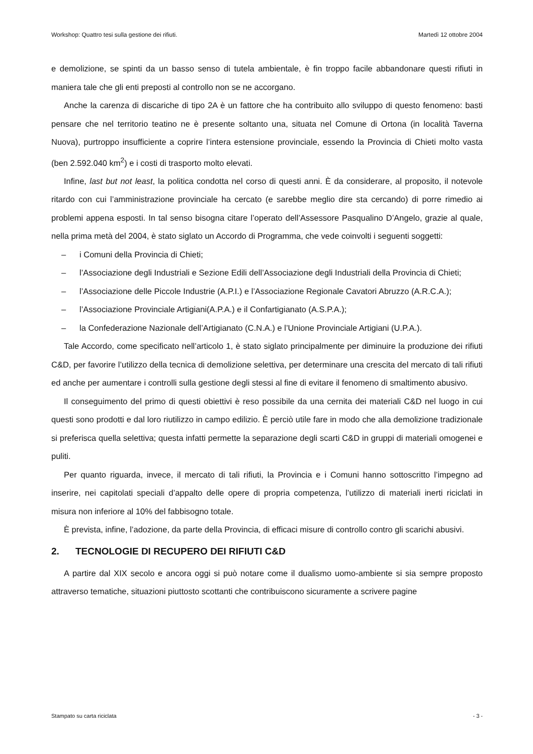Workshop: Quattro tesi sulla gestione dei rifiuti. Martedì 12 ottobre 2004
e demolizione, se spinti da un basso senso di tutela ambientale, è fin troppo facile abbandonare questi rifiuti in maniera tale che gli enti preposti al controllo non se ne accorgano.
Anche la carenza di discariche di tipo 2A è un fattore che ha contribuito allo sviluppo di questo fenomeno: basti pensare che nel territorio teatino ne è presente soltanto una, situata nel Comune di Ortona (in località Taverna Nuova), purtroppo insufficiente a coprire l’intera estensione provinciale, essendo la Provincia di Chieti molto vasta (ben 2.592.040 km<sup>2</sup>) e i costi di trasporto molto elevati.
Infine, last but not least, la politica condotta nel corso di questi anni. È da considerare, al proposito, il notevole ritardo con cui l’amministrazione provinciale ha cercato (e sarebbe meglio dire sta cercando) di porre rimedio ai problemi appena esposti. In tal senso bisogna citare l’operato dell’Assessore Pasqualino D’Angelo, grazie al quale, nella prima metà del 2004, è stato siglato un Accordo di Programma, che vede coinvolti i seguenti soggetti:
– i Comuni della Provincia di Chieti;
– l’Associazione degli Industriali e Sezione Edili dell’Associazione degli Industriali della Provincia di Chieti;
– l’Associazione delle Piccole Industrie (A.P.I.) e l’Associazione Regionale Cavatori Abruzzo (A.R.C.A.);
– l’Associazione Provinciale Artigiani(A.P.A.) e il Confartigianato (A.S.P.A.);
– la Confederazione Nazionale dell’Artigianato (C.N.A.) e l’Unione Provinciale Artigiani (U.P.A.).
Tale Accordo, come specificato nell’articolo 1, è stato siglato principalmente per diminuire la produzione dei rifiuti C&D, per favorire l’utilizzo della tecnica di demolizione selettiva, per determinare una crescita del mercato di tali rifiuti ed anche per aumentare i controlli sulla gestione degli stessi al fine di evitare il fenomeno di smaltimento abusivo.
Il conseguimento del primo di questi obiettivi è reso possibile da una cernita dei materiali C&D nel luogo in cui questi sono prodotti e dal loro riutilizzo in campo edilizio. È perciò utile fare in modo che alla demolizione tradizionale si preferisca quella selettiva; questa infatti permette la separazione degli scarti C&D in gruppi di materiali omogenei e puliti.
Per quanto riguarda, invece, il mercato di tali rifiuti, la Provincia e i Comuni hanno sottoscritto l’impegno ad inserire, nei capitolati speciali d’appalto delle opere di propria competenza, l’utilizzo di materiali inerti riciclati in misura non inferiore al 10% del fabbisogno totale.
È prevista, infine, l’adozione, da parte della Provincia, di efficaci misure di controllo contro gli scarichi abusivi.
2. TECNOLOGIE DI RECUPERO DEI RIFIUTI C&D
A partire dal XIX secolo e ancora oggi si può notare come il dualismo uomo-ambiente si sia sempre proposto attraverso tematiche, situazioni piuttosto scottanti che contribuiscono sicuramente a scrivere pagine
Stampato su carta riciclata - 3 -